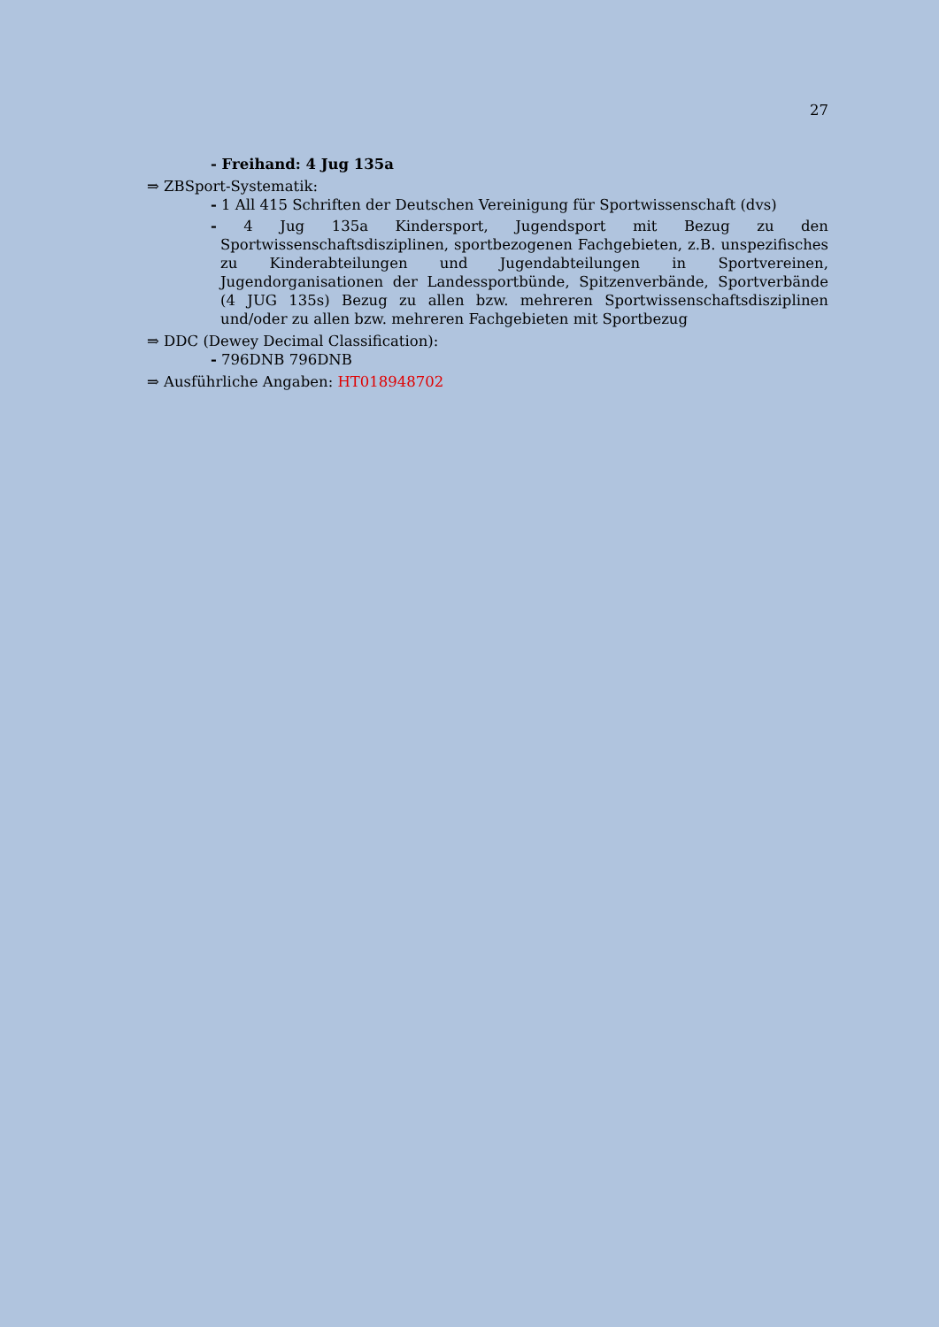27
- Freihand: 4 Jug 135a
⇒ ZBSport-Systematik:
- 1 All 415 Schriften der Deutschen Vereinigung für Sportwissenschaft (dvs)
- 4 Jug 135a Kindersport, Jugendsport mit Bezug zu den Sportwissenschaftsdisziplinen, sportbezogenen Fachgebieten, z.B. unspezifisches zu Kinderabteilungen und Jugendabteilungen in Sportvereinen, Jugendorganisationen der Landessportbünde, Spitzenverbände, Sportverbände (4 JUG 135s) Bezug zu allen bzw. mehreren Sportwissenschaftsdisziplinen und/oder zu allen bzw. mehreren Fachgebieten mit Sportbezug
⇒ DDC (Dewey Decimal Classification):
- 796DNB 796DNB
⇒ Ausführliche Angaben: HT018948702